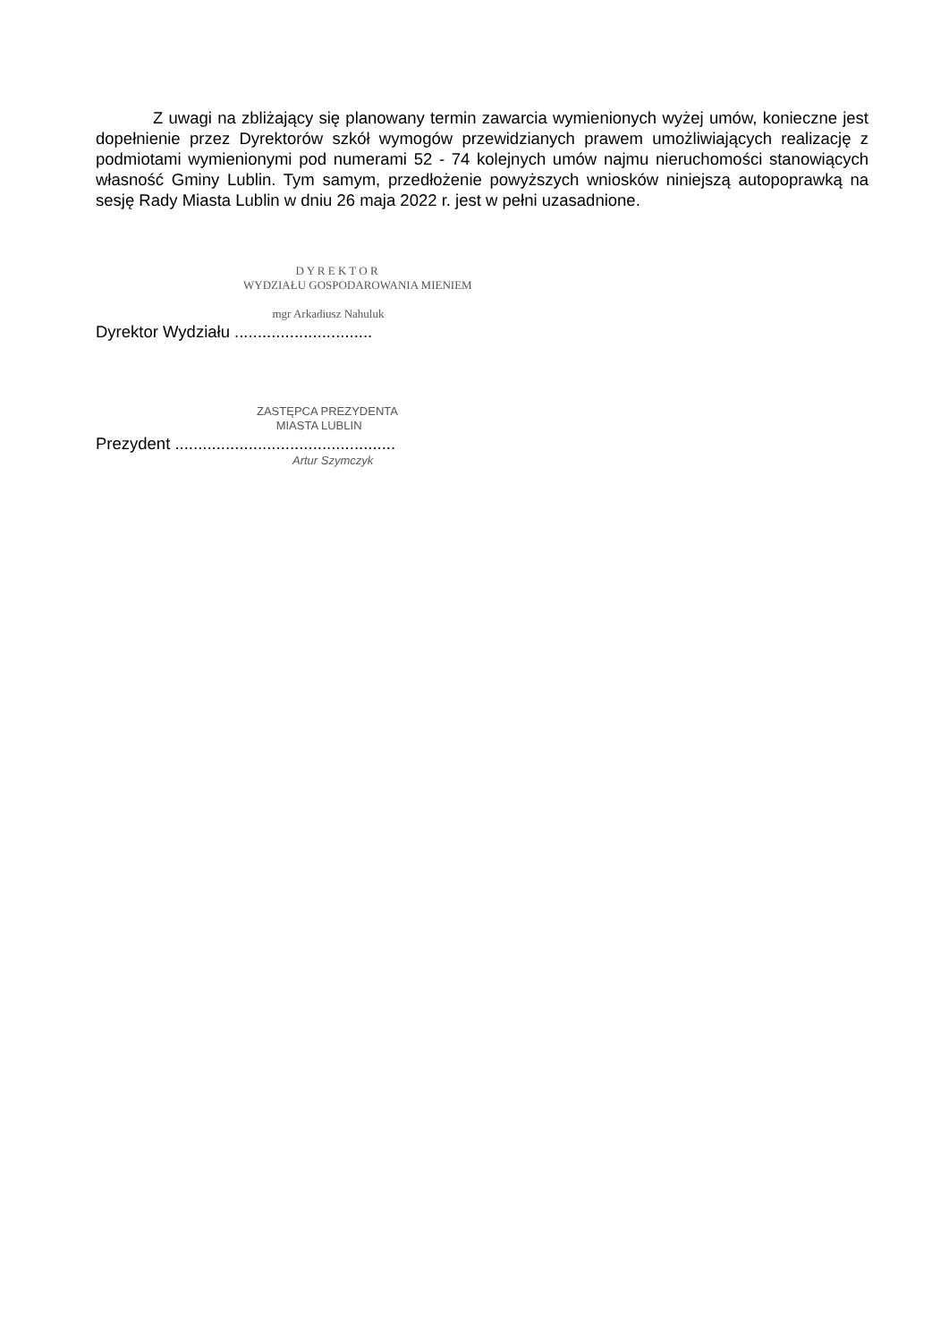Z uwagi na zbliżający się planowany termin zawarcia wymienionych wyżej umów, konieczne jest dopełnienie przez Dyrektorów szkół wymogów przewidzianych prawem umożliwiających realizację z podmiotami wymienionymi pod numerami 52 - 74 kolejnych umów najmu nieruchomości stanowiących własność Gminy Lublin. Tym samym, przedłożenie powyższych wniosków niniejszą autopoprawką na sesję Rady Miasta Lublin w dniu 26 maja 2022 r. jest w pełni uzasadnione.
D Y R E K T O R
WYDZIAŁU GOSPODAROWANIA MIENIEM
mgr Arkadiusz Nahuluk
Dyrektor Wydziału ..............................
ZASTĘPCA PREZYDENTA
MIASTA LUBLIN
Prezydent ................................................
Artur Szymczyk